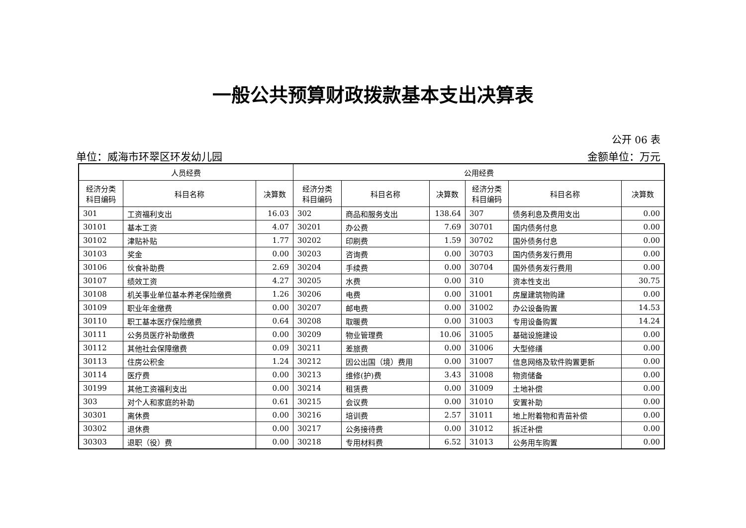一般公共预算财政拨款基本支出决算表
公开 06 表
单位：威海市环翠区环发幼儿园 金额单位：万元
| 人员经费 | | | 公用经费 | | | | | |
| --- | --- | --- | --- | --- | --- | --- | --- | --- |
| 经济分类 科目编码 | 科目名称 | 决算数 | 经济分类 科目编码 | 科目名称 | 决算数 | 经济分类 科目编码 | 科目名称 | 决算数 |
| 301 | 工资福利支出 | 16.03 | 302 | 商品和服务支出 | 138.64 | 307 | 债务利息及费用支出 | 0.00 |
| 30101 | 基本工资 | 4.07 | 30201 | 办公费 | 7.69 | 30701 | 国内债务付息 | 0.00 |
| 30102 | 津贴补贴 | 1.77 | 30202 | 印刷费 | 1.59 | 30702 | 国外债务付息 | 0.00 |
| 30103 | 奖金 | 0.00 | 30203 | 咨询费 | 0.00 | 30703 | 国内债务发行费用 | 0.00 |
| 30106 | 伙食补助费 | 2.69 | 30204 | 手续费 | 0.00 | 30704 | 国外债务发行费用 | 0.00 |
| 30107 | 绩效工资 | 4.27 | 30205 | 水费 | 0.00 | 310 | 资本性支出 | 30.75 |
| 30108 | 机关事业单位基本养老保险缴费 | 1.26 | 30206 | 电费 | 0.00 | 31001 | 房屋建筑物购建 | 0.00 |
| 30109 | 职业年金缴费 | 0.00 | 30207 | 邮电费 | 0.00 | 31002 | 办公设备购置 | 14.53 |
| 30110 | 职工基本医疗保险缴费 | 0.64 | 30208 | 取暖费 | 0.00 | 31003 | 专用设备购置 | 14.24 |
| 30111 | 公务员医疗补助缴费 | 0.00 | 30209 | 物业管理费 | 10.06 | 31005 | 基础设施建设 | 0.00 |
| 30112 | 其他社会保障缴费 | 0.09 | 30211 | 差旅费 | 0.00 | 31006 | 大型修缮 | 0.00 |
| 30113 | 住房公积金 | 1.24 | 30212 | 因公出国（境）费用 | 0.00 | 31007 | 信息网络及软件购置更新 | 0.00 |
| 30114 | 医疗费 | 0.00 | 30213 | 维修(护)费 | 3.43 | 31008 | 物资储备 | 0.00 |
| 30199 | 其他工资福利支出 | 0.00 | 30214 | 租赁费 | 0.00 | 31009 | 土地补偿 | 0.00 |
| 303 | 对个人和家庭的补助 | 0.61 | 30215 | 会议费 | 0.00 | 31010 | 安置补助 | 0.00 |
| 30301 | 离休费 | 0.00 | 30216 | 培训费 | 2.57 | 31011 | 地上附着物和青苗补偿 | 0.00 |
| 30302 | 退休费 | 0.00 | 30217 | 公务接待费 | 0.00 | 31012 | 拆迁补偿 | 0.00 |
| 30303 | 退职（役）费 | 0.00 | 30218 | 专用材料费 | 6.52 | 31013 | 公务用车购置 | 0.00 |